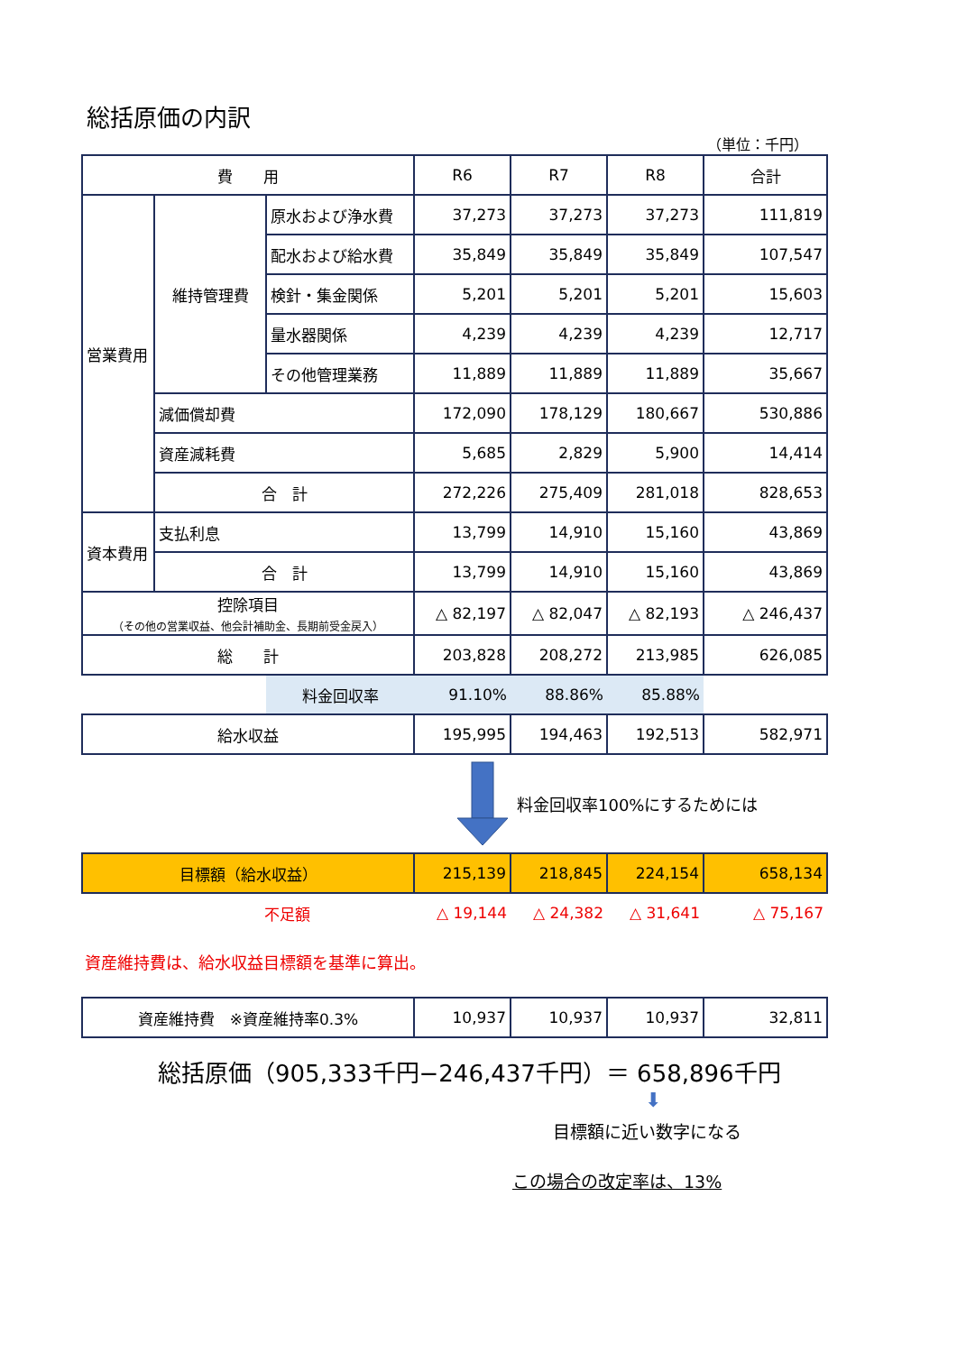総括原価の内訳
（単位：千円）
| 費 用 | | | R6 | R7 | R8 | 合計 |
| --- | --- | --- | --- | --- | --- | --- |
| 営業費用 | 維持管理費 | 原水および浄水費 | 37,273 | 37,273 | 37,273 | 111,819 |
| | | 配水および給水費 | 35,849 | 35,849 | 35,849 | 107,547 |
| | | 検針・集金関係 | 5,201 | 5,201 | 5,201 | 15,603 |
| | | 量水器関係 | 4,239 | 4,239 | 4,239 | 12,717 |
| | | その他管理業務 | 11,889 | 11,889 | 11,889 | 35,667 |
| | 減価償却費 | | 172,090 | 178,129 | 180,667 | 530,886 |
| | 資産減耗費 | | 5,685 | 2,829 | 5,900 | 14,414 |
| | 合 計 | | 272,226 | 275,409 | 281,018 | 828,653 |
| 資本費用 | 支払利息 | | 13,799 | 14,910 | 15,160 | 43,869 |
| | 合 計 | | 13,799 | 14,910 | 15,160 | 43,869 |
| 控除項目 （その他の営業収益、他会計補助金、長期前受金戻入） | | | △ 82,197 | △ 82,047 | △ 82,193 | △ 246,437 |
| 総 計 | | | 203,828 | 208,272 | 213,985 | 626,085 |
| | | 料金回収率 | 91.10% | 88.86% | 85.88% | |
| 給水収益 | | | 195,995 | 194,463 | 192,513 | 582,971 |
料金回収率100%にするためには
| 目標額（給水収益） | 215,139 | 218,845 | 224,154 | 658,134 |
| 不足額 | △ 19,144 | △ 24,382 | △ 31,641 | △ 75,167 |
資産維持費は、給水収益目標額を基準に算出。
| 資産維持費 ※資産維持率0.3% | 10,937 | 10,937 | 10,937 | 32,811 |
総括原価（905,333千円−246,437千円）＝ 658,896千円
⬇
目標額に近い数字になる
この場合の改定率は、13%